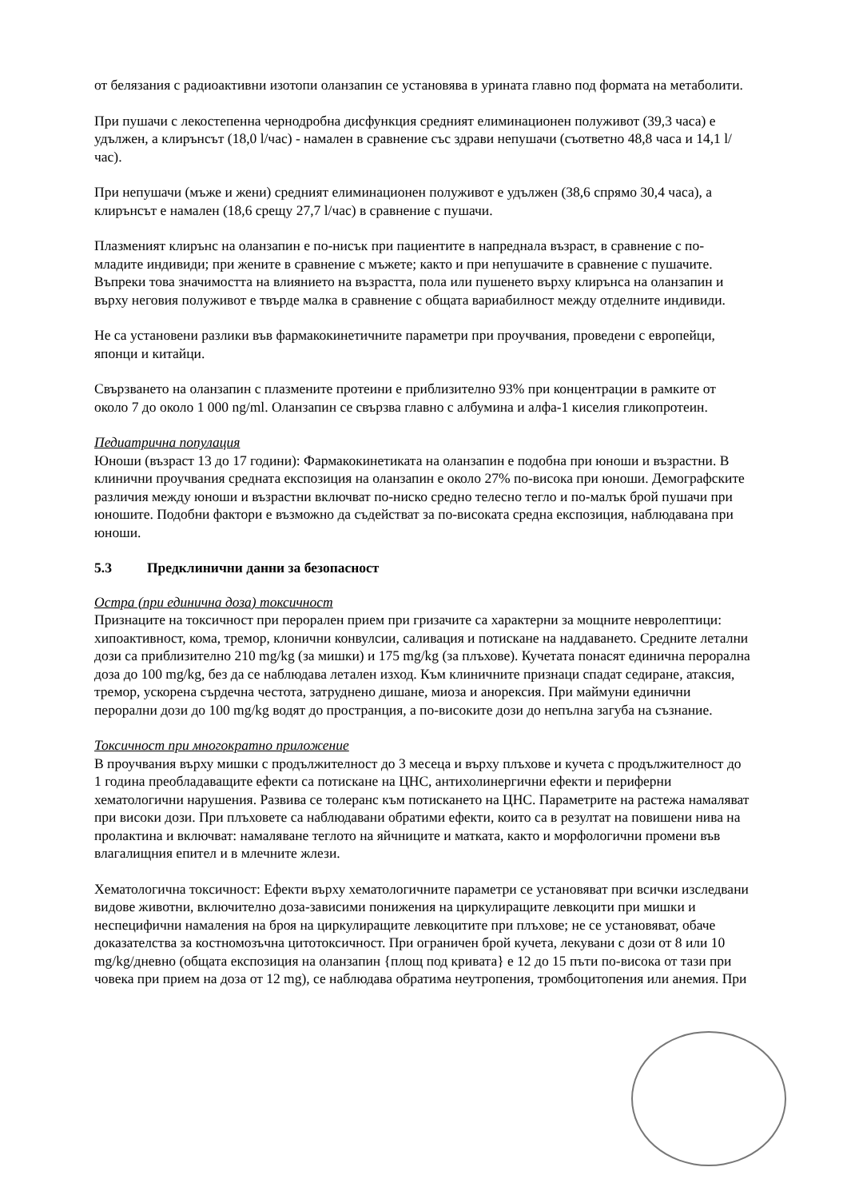от белязания с радиоактивни изотопи оланзапин се установява в урината главно под формата на метаболити.
При пушачи с лекостепенна чернодробна дисфункция средният елиминационен полуживот (39,3 часа) е удължен, а клирънсът (18,0 l/час) - намален в сравнение със здрави непушачи (съответно 48,8 часа и 14,1 l/час).
При непушачи (мъже и жени) средният елиминационен полуживот е удължен (38,6 спрямо 30,4 часа), а клирънсът е намален (18,6 срещу 27,7 l/час) в сравнение с пушачи.
Плазменият клирънс на оланзапин е по-нисък при пациентите в напреднала възраст, в сравнение с по-младите индивиди; при жените в сравнение с мъжете; както и при непушачите в сравнение с пушачите. Въпреки това значимостта на влиянието на възрастта, пола или пушенето върху клирънса на оланзапин и върху неговия полуживот е твърде малка в сравнение с общата вариабилност между отделните индивиди.
Не са установени разлики във фармакокинетичните параметри при проучвания, проведени с европейци, японци и китайци.
Свързването на оланзапин с плазмените протеини е приблизително 93% при концентрации в рамките от около 7 до около 1 000 ng/ml. Оланзапин се свързва главно с албумина и алфа-1 киселия гликопротеин.
Педиатрична популация
Юноши (възраст 13 до 17 години): Фармакокинетиката на оланзапин е подобна при юноши и възрастни. В клинични проучвания средната експозиция на оланзапин е около 27% по-висока при юноши. Демографските различия между юноши и възрастни включват по-ниско средно телесно тегло и по-малък брой пушачи при юношите. Подобни фактори е възможно да съдействат за по-високата средна експозиция, наблюдавана при юноши.
5.3 Предклинични данни за безопасност
Остра (при единична доза) токсичност
Признаците на токсичност при перорален прием при гризачите са характерни за мощните невролептици: хипоактивност, кома, тремор, клонични конвулсии, саливация и потискане на наддаването. Средните летални дози са приблизително 210 mg/kg (за мишки) и 175 mg/kg (за плъхове). Кучетата понасят единична перорална доза до 100 mg/kg, без да се наблюдава летален изход. Към клиничните признаци спадат седиране, атаксия, тремор, ускорена сърдечна честота, затруднено дишане, миоза и анорексия. При маймуни единични перорални дози до 100 mg/kg водят до пространция, а по-високите дози до непълна загуба на съзнание.
Токсичност при многократно приложение
В проучвания върху мишки с продължителност до 3 месеца и върху плъхове и кучета с продължителност до 1 година преобладаващите ефекти са потискане на ЦНС, антихолинергични ефекти и периферни хематологични нарушения. Развива се толеранс към потискането на ЦНС. Параметрите на растежа намаляват при високи дози. При плъховете са наблюдавани обратими ефекти, които са в резултат на повишени нива на пролактина и включват: намаляване теглото на яйчниците и матката, както и морфологични промени във влагалищния епител и в млечните жлези.
Хематологична токсичност: Ефекти върху хематологичните параметри се установяват при всички изследвани видове животни, включително доза-зависими понижения на циркулиращите левкоцити при мишки и неспецифични намаления на броя на циркулиращите левкоцитите при плъхове; не се установяват, обаче доказателства за костномозъчна цитотоксичност. При ограничен брой кучета, лекувани с дози от 8 или 10 mg/kg/дневно (общата експозиция на оланзапин {площ под кривата} е 12 до 15 пъти по-висока от тази при човека при прием на доза от 12 mg), се наблюдава обратима неутропения, тромбоцитопения или анемия. При